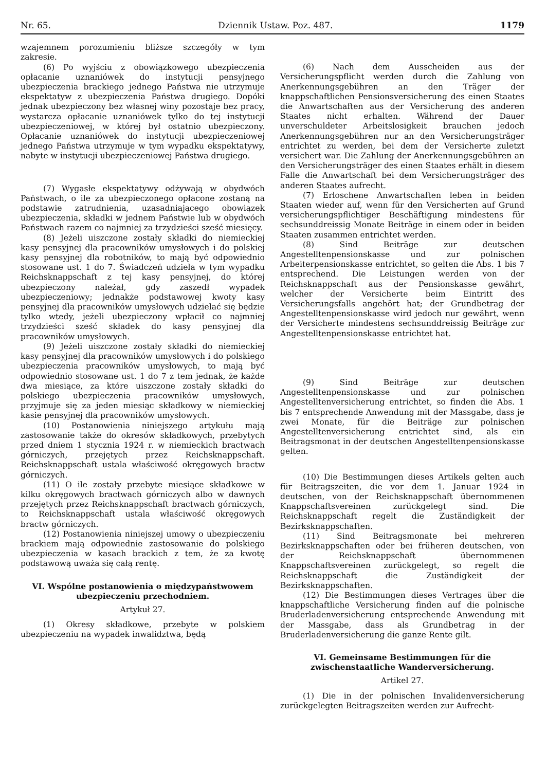Nr. 65. Dziennik Ustaw. Poz. 487. 1179
wzajemnem porozumieniu bliższe szczegóły w tym zakresie.
(6) Po wyjściu z obowiązkowego ubezpieczenia opłacanie uznaniówek do instytucji pensyjnego ubezpieczenia brackiego jednego Państwa nie utrzymuje ekspektatyw z ubezpieczenia Państwa drugiego. Dopóki jednak ubezpieczony bez własnej winy pozostaje bez pracy, wystarcza opłacanie uznaniówek tylko do tej instytucji ubezpieczeniowej, w której był ostatnio ubezpieczony. Opłacanie uznaniówek do instytucji ubezpieczeniowej jednego Państwa utrzymuje w tym wypadku ekspektatywy, nabyte w instytucji ubezpieczeniowej Państwa drugiego.
(7) Wygasłe ekspektatywy odżywają w obydwóch Państwach, o ile za ubezpieczonego opłacone zostaną na podstawie zatrudnienia, uzasadniającego obowiązek ubezpieczenia, składki w jednem Państwie lub w obydwóch Państwach razem co najmniej za trzydzieści sześć miesięcy.
(8) Jeżeli uiszczone zostały składki do niemieckiej kasy pensyjnej dla pracowników umysłowych i do polskiej kasy pensyjnej dla robotników, to mają być odpowiednio stosowane ust. 1 do 7. Świadczeń udziela w tym wypadku Reichsknappschaft z tej kasy pensyjnej, do której ubezpieczony należał, gdy zaszedł wypadek ubezpieczeniowy; jednakże podstawowej kwoty kasy pensyjnej dla pracowników umysłowych udzielać się będzie tylko wtedy, jeżeli ubezpieczony wpłacił co najmniej trzydzieści sześć składek do kasy pensyjnej dla pracowników umysłowych.
(9) Jeżeli uiszczone zostały składki do niemieckiej kasy pensyjnej dla pracowników umysłowych i do polskiego ubezpieczenia pracowników umysłowych, to mają być odpowiednio stosowane ust. 1 do 7 z tem jednak, że każde dwa miesiące, za które uiszczone zostały składki do polskiego ubezpieczenia pracowników umysłowych, przyjmuje się za jeden miesiąc składkowy w niemieckiej kasie pensyjnej dla pracowników umysłowych.
(10) Postanowienia niniejszego artykułu mają zastosowanie także do okresów składkowych, przebytych przed dniem 1 stycznia 1924 r. w niemieckich bractwach górniczych, przejętych przez Reichsknappschaft. Reichsknappschaft ustala właściwość okręgowych bractw górniczych.
(11) O ile zostały przebyte miesiące składkowe w kilku okręgowych bractwach górniczych albo w dawnych przejętych przez Reichsknappschaft bractwach górniczych, to Reichsknappschaft ustala właściwość okręgowych bractw górniczych.
(12) Postanowienia niniejszej umowy o ubezpieczeniu brackiem mają odpowiednie zastosowanie do polskiego ubezpieczenia w kasach brackich z tem, że za kwotę podstawową uważa się całą rentę.
VI. Wspólne postanowienia o międzypaństwowem ubezpieczeniu przechodniem.
Artykuł 27.
(1) Okresy składkowe, przebyte w polskiem ubezpieczeniu na wypadek inwalidztwa, będą
(6) Nach dem Ausscheiden aus der Versicherungspflicht werden durch die Zahlung von Anerkennungsgebühren an den Träger der knappschaftlichen Pensionsversicherung des einen Staates die Anwartschaften aus der Versicherung des anderen Staates nicht erhalten. Während der Dauer unverschuldeter Arbeitslosigkeit brauchen jedoch Anerkennungsgebühren nur an den Versicherungsträger entrichtet zu werden, bei dem der Versicherte zuletzt versichert war. Die Zahlung der Anerkennungsgebühren an den Versicherungsträger des einen Staates erhält in diesem Falle die Anwartschaft bei dem Versicherungsträger des anderen Staates aufrecht.
(7) Erloschene Anwartschaften leben in beiden Staaten wieder auf, wenn für den Versicherten auf Grund versicherungspflichtiger Beschäftigung mindestens für sechsunddreissig Monate Beiträge in einem oder in beiden Staaten zusammen entrichtet werden.
(8) Sind Beiträge zur deutschen Angestelltenpensionskasse und zur polnischen Arbeiterpensionskasse entrichtet, so gelten die Abs. 1 bis 7 entsprechend. Die Leistungen werden von der Reichsknappschaft aus der Pensionskasse gewährt, welcher der Versicherte beim Eintritt des Versicherungsfalls angehört hat; der Grundbetrag der Angestelltenpensionskasse wird jedoch nur gewährt, wenn der Versicherte mindestens sechsunddreissig Beiträge zur Angestelltenpensionskasse entrichtet hat.
(9) Sind Beiträge zur deutschen Angestelltenpensionskasse und zur polnischen Angestelltenversicherung entrichtet, so finden die Abs. 1 bis 7 entsprechende Anwendung mit der Massgabe, dass je zwei Monate, für die Beiträge zur polnischen Angestelltenversicherung entrichtet sind, als ein Beitragsmonat in der deutschen Angestelltenpensionskasse gelten.
(10) Die Bestimmungen dieses Artikels gelten auch für Beitragszeiten, die vor dem 1. Januar 1924 in deutschen, von der Reichsknappschaft übernommenen Knappschaftsvereinen zurückgelegt sind. Die Reichsknappschaft regelt die Zuständigkeit der Bezirksknappschaften.
(11) Sind Beitragsmonate bei mehreren Bezirksknappschaften oder bei früheren deutschen, von der Reichsknappschaft übernommenen Knappschaftsvereinen zurückgelegt, so regelt die Reichsknappschaft die Zuständigkeit der Bezirksknappschaften.
(12) Die Bestimmungen dieses Vertrages über die knappschaftliche Versicherung finden auf die polnische Bruderladenversicherung entsprechende Anwendung mit der Massgabe, dass als Grundbetrag in der Bruderladenversicherung die ganze Rente gilt.
VI. Gemeinsame Bestimmungen für die zwischenstaatliche Wanderversicherung.
Artikel 27.
(1) Die in der polnischen Invalidenversicherung zurückgelegten Beitragszeiten werden zur Aufrecht-